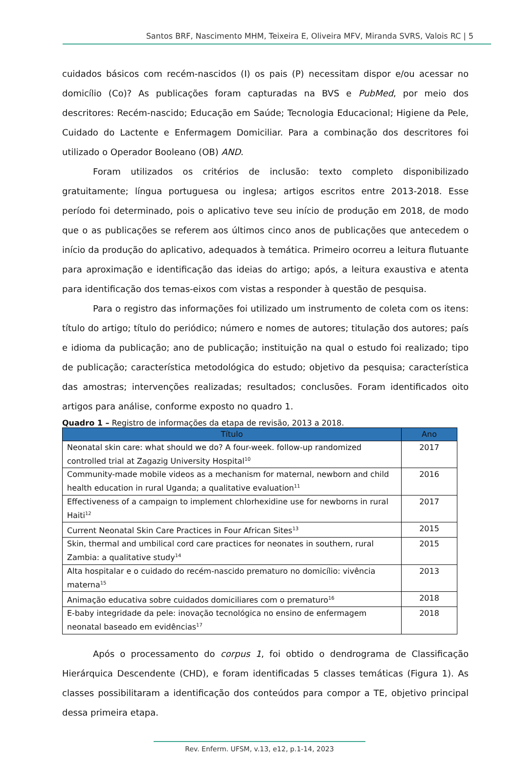Santos BRF, Nascimento MHM, Teixeira E, Oliveira MFV, Miranda SVRS, Valois RC | 5
cuidados básicos com recém-nascidos (I) os pais (P) necessitam dispor e/ou acessar no domicílio (Co)? As publicações foram capturadas na BVS e PubMed, por meio dos descritores: Recém-nascido; Educação em Saúde; Tecnologia Educacional; Higiene da Pele, Cuidado do Lactente e Enfermagem Domiciliar. Para a combinação dos descritores foi utilizado o Operador Booleano (OB) AND.
Foram utilizados os critérios de inclusão: texto completo disponibilizado gratuitamente; língua portuguesa ou inglesa; artigos escritos entre 2013-2018. Esse período foi determinado, pois o aplicativo teve seu início de produção em 2018, de modo que o as publicações se referem aos últimos cinco anos de publicações que antecedem o início da produção do aplicativo, adequados à temática. Primeiro ocorreu a leitura flutuante para aproximação e identificação das ideias do artigo; após, a leitura exaustiva e atenta para identificação dos temas-eixos com vistas a responder à questão de pesquisa.
Para o registro das informações foi utilizado um instrumento de coleta com os itens: título do artigo; título do periódico; número e nomes de autores; titulação dos autores; país e idioma da publicação; ano de publicação; instituição na qual o estudo foi realizado; tipo de publicação; característica metodológica do estudo; objetivo da pesquisa; característica das amostras; intervenções realizadas; resultados; conclusões. Foram identificados oito artigos para análise, conforme exposto no quadro 1.
Quadro 1 – Registro de informações da etapa de revisão, 2013 a 2018.
| Título | Ano |
| --- | --- |
| Neonatal skin care: what should we do? A four-week. follow-up randomized controlled trial at Zagazig University Hospital<sup>10</sup> | 2017 |
| Community-made mobile videos as a mechanism for maternal, newborn and child health education in rural Uganda; a qualitative evaluation<sup>11</sup> | 2016 |
| Effectiveness of a campaign to implement chlorhexidine use for newborns in rural Haiti<sup>12</sup> | 2017 |
| Current Neonatal Skin Care Practices in Four African Sites<sup>13</sup> | 2015 |
| Skin, thermal and umbilical cord care practices for neonates in southern, rural Zambia: a qualitative study<sup>14</sup> | 2015 |
| Alta hospitalar e o cuidado do recém-nascido prematuro no domicílio: vivência materna<sup>15</sup> | 2013 |
| Animação educativa sobre cuidados domiciliares com o prematuro<sup>16</sup> | 2018 |
| E-baby integridade da pele: inovação tecnológica no ensino de enfermagem neonatal baseado em evidências<sup>17</sup> | 2018 |
Após o processamento do corpus 1, foi obtido o dendrograma de Classificação Hierárquica Descendente (CHD), e foram identificadas 5 classes temáticas (Figura 1). As classes possibilitaram a identificação dos conteúdos para compor a TE, objetivo principal dessa primeira etapa.
Rev. Enferm. UFSM, v.13, e12, p.1-14, 2023